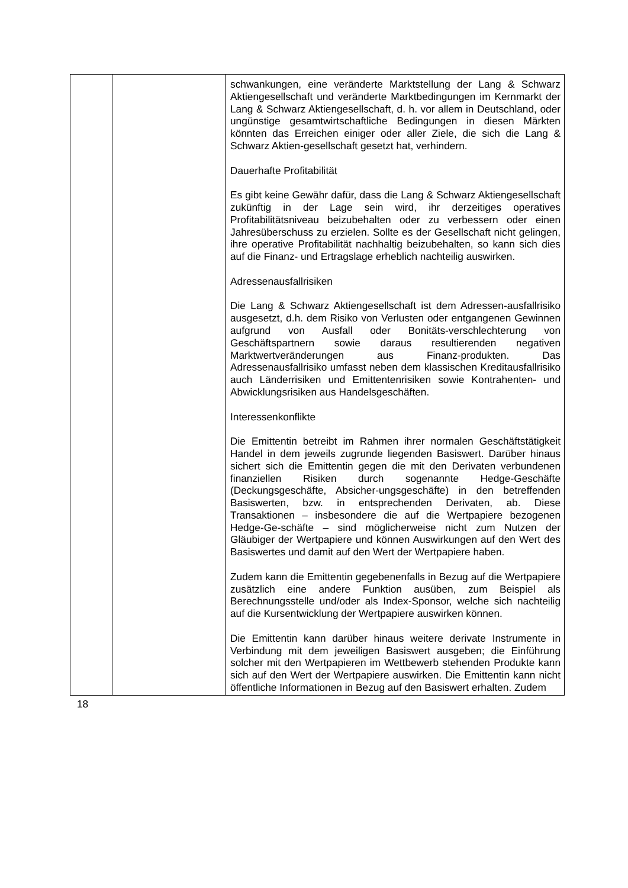| | | schwankungen, eine veränderte Marktstellung der Lang & Schwarz Aktiengesellschaft und veränderte Marktbedingungen im Kernmarkt der Lang & Schwarz Aktiengesellschaft, d. h. vor allem in Deutschland, oder ungünstige gesamtwirtschaftliche Bedingungen in diesen Märkten könnten das Erreichen einiger oder aller Ziele, die sich die Lang & Schwarz Aktien-gesellschaft gesetzt hat, verhindern. Dauerhafte Profitabilität Es gibt keine Gewähr dafür, dass die Lang & Schwarz Aktiengesellschaft zukünftig in der Lage sein wird, ihr derzeitiges operatives Profitabilitätsniveau beizubehalten oder zu verbessern oder einen Jahresüberschuss zu erzielen. Sollte es der Gesellschaft nicht gelingen, ihre operative Profitabilität nachhaltig beizubehalten, so kann sich dies auf die Finanz- und Ertragslage erheblich nachteilig auswirken. Adressenausfallrisiken Die Lang & Schwarz Aktiengesellschaft ist dem Adressen-ausfallrisiko ausgesetzt, d.h. dem Risiko von Verlusten oder entgangenen Gewinnen aufgrund von Ausfall oder Bonitäts-verschlechterung von Geschäftspartnern sowie daraus resultierenden negativen Marktwertveränderungen aus Finanz-produkten. Das Adressenausfallrisiko umfasst neben dem klassischen Kreditausfallrisiko auch Länderrisiken und Emittentenrisiken sowie Kontrahenten- und Abwicklungsrisiken aus Handelsgeschäften. Interessenkonflikte Die Emittentin betreibt im Rahmen ihrer normalen Geschäftstätigkeit Handel in dem jeweils zugrunde liegenden Basiswert. Darüber hinaus sichert sich die Emittentin gegen die mit den Derivaten verbundenen finanziellen Risiken durch sogenannte Hedge-Geschäfte (Deckungsgeschäfte, Absicher-ungsgeschäfte) in den betreffenden Basiswerten, bzw. in entsprechenden Derivaten, ab. Diese Transaktionen – insbesondere die auf die Wertpapiere bezogenen Hedge-Ge-schäfte – sind möglicherweise nicht zum Nutzen der Gläubiger der Wertpapiere und können Auswirkungen auf den Wert des Basiswertes und damit auf den Wert der Wertpapiere haben. Zudem kann die Emittentin gegebenenfalls in Bezug auf die Wertpapiere zusätzlich eine andere Funktion ausüben, zum Beispiel als Berechnungsstelle und/oder als Index-Sponsor, welche sich nachteilig auf die Kursentwicklung der Wertpapiere auswirken können. Die Emittentin kann darüber hinaus weitere derivate Instrumente in Verbindung mit dem jeweiligen Basiswert ausgeben; die Einführung solcher mit den Wertpapieren im Wettbewerb stehenden Produkte kann sich auf den Wert der Wertpapiere auswirken. Die Emittentin kann nicht öffentliche Informationen in Bezug auf den Basiswert erhalten. Zudem |
18